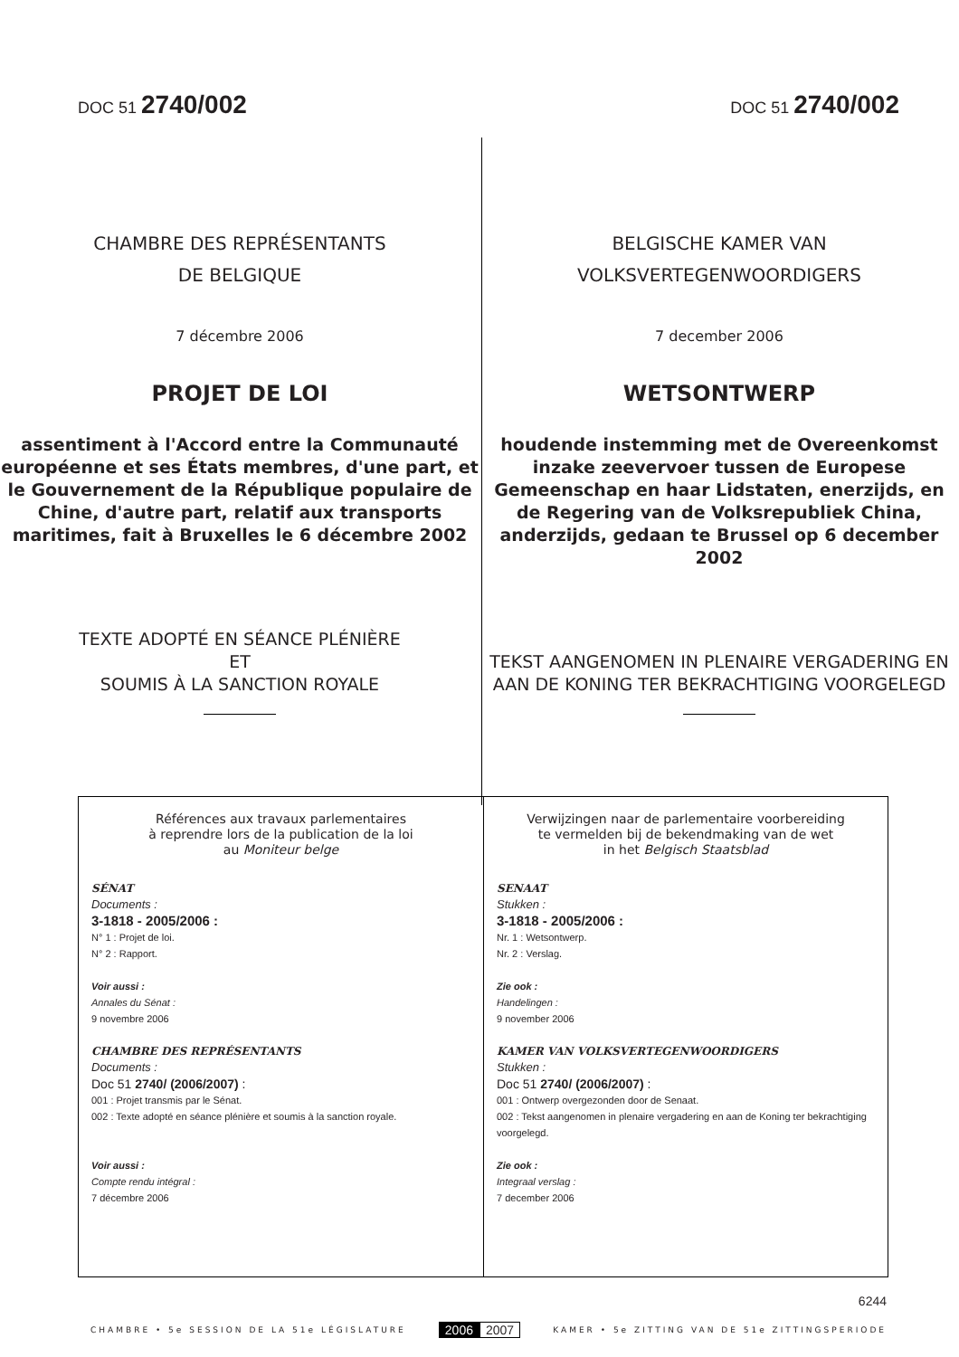DOC 51 2740/002
DOC 51 2740/002
CHAMBRE DES REPRÉSENTANTS
DE BELGIQUE
7 décembre 2006
PROJET DE LOI
assentiment à l'Accord entre la Communauté européenne et ses États membres, d'une part, et le Gouvernement de la République populaire de Chine, d'autre part, relatif aux transports maritimes, fait à Bruxelles le 6 décembre 2002
TEXTE ADOPTÉ EN SÉANCE PLÉNIÈRE
ET
SOUMIS À LA SANCTION ROYALE
BELGISCHE KAMER VAN
VOLKSVERTEGENWOORDIGERS
7 december 2006
WETSONTWERP
houdende instemming met de Overeenkomst inzake zeevervoer tussen de Europese Gemeenschap en haar Lidstaten, enerzijds, en de Regering van de Volksrepubliek China, anderzijds, gedaan te Brussel op 6 december 2002
TEKST AANGENOMEN IN PLENAIRE VERGADERING EN AAN DE KONING TER BEKRACHTIGING VOORGELEGD
Références aux travaux parlementaires
à reprendre lors de la publication de la loi
au Moniteur belge
SÉNAT
Documents :
3-1818 - 2005/2006 :
N° 1 : Projet de loi.
N° 2 : Rapport.
Voir aussi :
Annales du Sénat :
9 novembre 2006
CHAMBRE DES REPRÉSENTANTS
Documents :
Doc 51 2740/ (2006/2007) :
001 : Projet transmis par le Sénat.
002 : Texte adopté en séance plénière et soumis à la sanction royale.
Voir aussi :
Compte rendu intégral :
7 décembre 2006
Verwijzingen naar de parlementaire voorbereiding
te vermelden bij de bekendmaking van de wet
in het Belgisch Staatsblad
SENAAT
Stukken :
3-1818 - 2005/2006 :
Nr. 1 : Wetsontwerp.
Nr. 2 : Verslag.
Zie ook :
Handelingen :
9 november 2006
KAMER VAN VOLKSVERTEGENWOORDIGERS
Stukken :
Doc 51 2740/ (2006/2007) :
001 : Ontwerp overgezonden door de Senaat.
002 : Tekst aangenomen in plenaire vergadering en aan de Koning ter bekrachtiging voorgelegd.
Zie ook :
Integraal verslag :
7 december 2006
6244
CHAMBRE • 5e SESSION DE LA 51e LÉGISLATURE
2006 2007
KAMER • 5e ZITTING VAN DE 51e ZITTINGSPERIODE